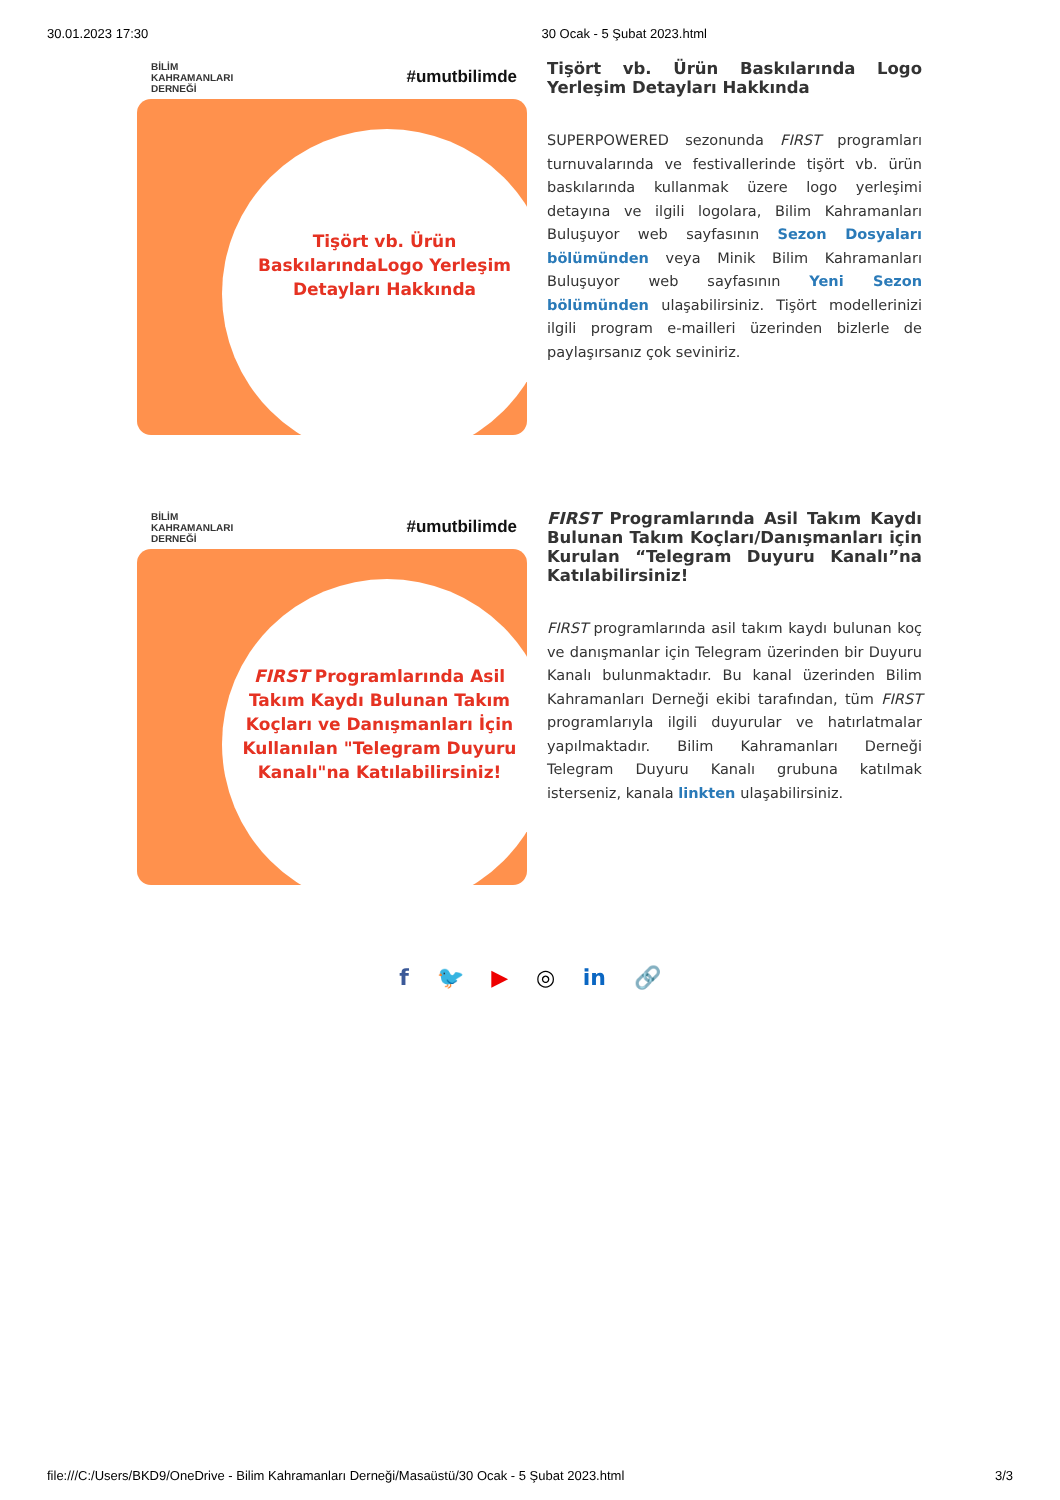30.01.2023 17:30 30 Ocak - 5 Şubat 2023.html
BİLİM
KAHRAMANLARI
DERNEĞİ #umutbilimde
Tişört vb. Ürün BaskılarındaLogo Yerleşim Detayları Hakkında
Tişört vb. Ürün Baskılarında Logo Yerleşim Detayları Hakkında
SUPERPOWERED sezonunda FIRST programları turnuvalarında ve festivallerinde tişört vb. ürün baskılarında kullanmak üzere logo yerleşimi detayına ve ilgili logolara, Bilim Kahramanları Buluşuyor web sayfasının Sezon Dosyaları bölümünden veya Minik Bilim Kahramanları Buluşuyor web sayfasının Yeni Sezon bölümünden ulaşabilirsiniz. Tişört modellerinizi ilgili program e-mailleri üzerinden bizlerle de paylaşırsanız çok seviniriz.
BİLİM
KAHRAMANLARI
DERNEĞİ #umutbilimde
FIRST Programlarında Asil Takım Kaydı Bulunan Takım Koçları ve Danışmanları İçin Kullanılan "Telegram Duyuru Kanalı"na Katılabilirsiniz!
FIRST Programlarında Asil Takım Kaydı Bulunan Takım Koçları/Danışmanları için Kurulan “Telegram Duyuru Kanalı”na Katılabilirsiniz!
FIRST programlarında asil takım kaydı bulunan koç ve danışmanlar için Telegram üzerinden bir Duyuru Kanalı bulunmaktadır. Bu kanal üzerinden Bilim Kahramanları Derneği ekibi tarafından, tüm FIRST programlarıyla ilgili duyurular ve hatırlatmalar yapılmaktadır. Bilim Kahramanları Derneği Telegram Duyuru Kanalı grubuna katılmak isterseniz, kanala linkten ulaşabilirsiniz.
f 🐦 ▶ ◎ in 🔗
file:///C:/Users/BKD9/OneDrive - Bilim Kahramanları Derneği/Masaüstü/30 Ocak - 5 Şubat 2023.html 3/3